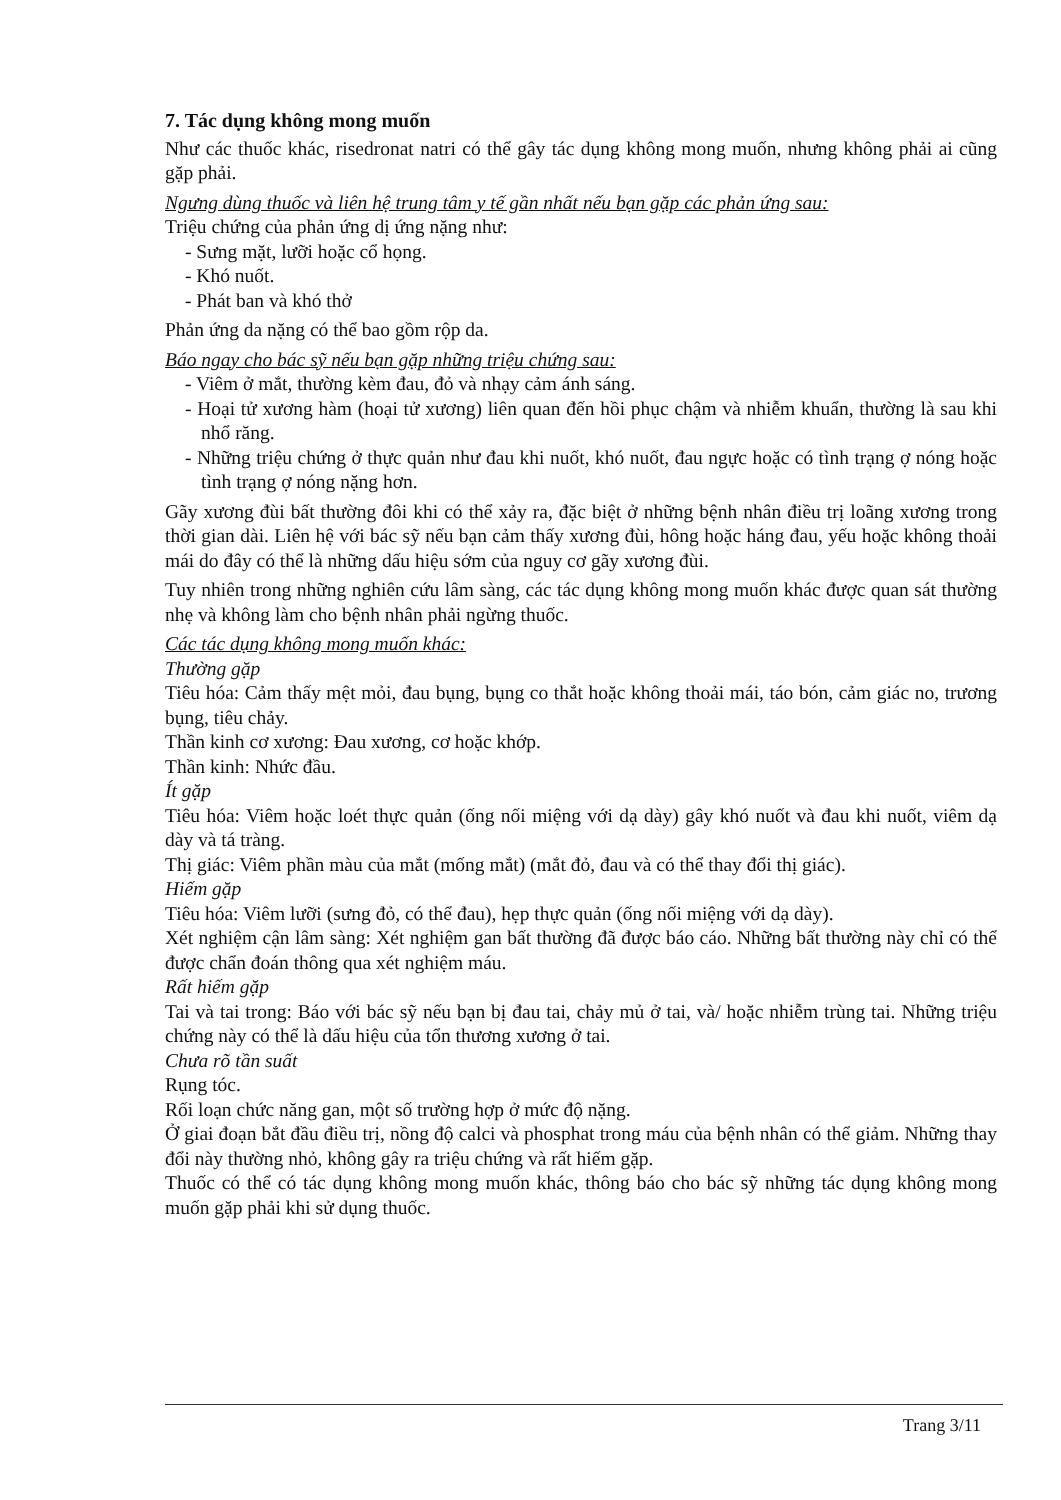7. Tác dụng không mong muốn
Như các thuốc khác, risedronat natri có thể gây tác dụng không mong muốn, nhưng không phải ai cũng gặp phải.
Ngưng dùng thuốc và liên hệ trung tâm y tế gần nhất nếu bạn gặp các phản ứng sau:
Triệu chứng của phản ứng dị ứng nặng như:
- Sưng mặt, lưỡi hoặc cổ họng.
- Khó nuốt.
- Phát ban và khó thở
Phản ứng da nặng có thể bao gồm rộp da.
Báo ngay cho bác sỹ nếu bạn gặp những triệu chứng sau:
- Viêm ở mắt, thường kèm đau, đỏ và nhạy cảm ánh sáng.
- Hoại tử xương hàm (hoại tử xương) liên quan đến hồi phục chậm và nhiễm khuẩn, thường là sau khi nhổ răng.
- Những triệu chứng ở thực quản như đau khi nuốt, khó nuốt, đau ngực hoặc có tình trạng ợ nóng hoặc tình trạng ợ nóng nặng hơn.
Gãy xương đùi bất thường đôi khi có thể xảy ra, đặc biệt ở những bệnh nhân điều trị loãng xương trong thời gian dài. Liên hệ với bác sỹ nếu bạn cảm thấy xương đùi, hông hoặc háng đau, yếu hoặc không thoải mái do đây có thể là những dấu hiệu sớm của nguy cơ gãy xương đùi.
Tuy nhiên trong những nghiên cứu lâm sàng, các tác dụng không mong muốn khác được quan sát thường nhẹ và không làm cho bệnh nhân phải ngừng thuốc.
Các tác dụng không mong muốn khác:
Thường gặp
Tiêu hóa: Cảm thấy mệt mỏi, đau bụng, bụng co thắt hoặc không thoải mái, táo bón, cảm giác no, trương bụng, tiêu chảy.
Thần kinh cơ xương: Đau xương, cơ hoặc khớp.
Thần kinh: Nhức đầu.
Ít gặp
Tiêu hóa: Viêm hoặc loét thực quản (ống nối miệng với dạ dày) gây khó nuốt và đau khi nuốt, viêm dạ dày và tá tràng.
Thị giác: Viêm phần màu của mắt (mống mắt) (mắt đỏ, đau và có thể thay đổi thị giác).
Hiếm gặp
Tiêu hóa: Viêm lưỡi (sưng đỏ, có thể đau), hẹp thực quản (ống nối miệng với dạ dày).
Xét nghiệm cận lâm sàng: Xét nghiệm gan bất thường đã được báo cáo. Những bất thường này chỉ có thể được chẩn đoán thông qua xét nghiệm máu.
Rất hiếm gặp
Tai và tai trong: Báo với bác sỹ nếu bạn bị đau tai, chảy mủ ở tai, và/ hoặc nhiễm trùng tai. Những triệu chứng này có thể là dấu hiệu của tổn thương xương ở tai.
Chưa rõ tần suất
Rụng tóc.
Rối loạn chức năng gan, một số trường hợp ở mức độ nặng.
Ở giai đoạn bắt đầu điều trị, nồng độ calci và phosphat trong máu của bệnh nhân có thể giảm. Những thay đổi này thường nhỏ, không gây ra triệu chứng và rất hiếm gặp.
Thuốc có thể có tác dụng không mong muốn khác, thông báo cho bác sỹ những tác dụng không mong muốn gặp phải khi sử dụng thuốc.
Trang 3/11